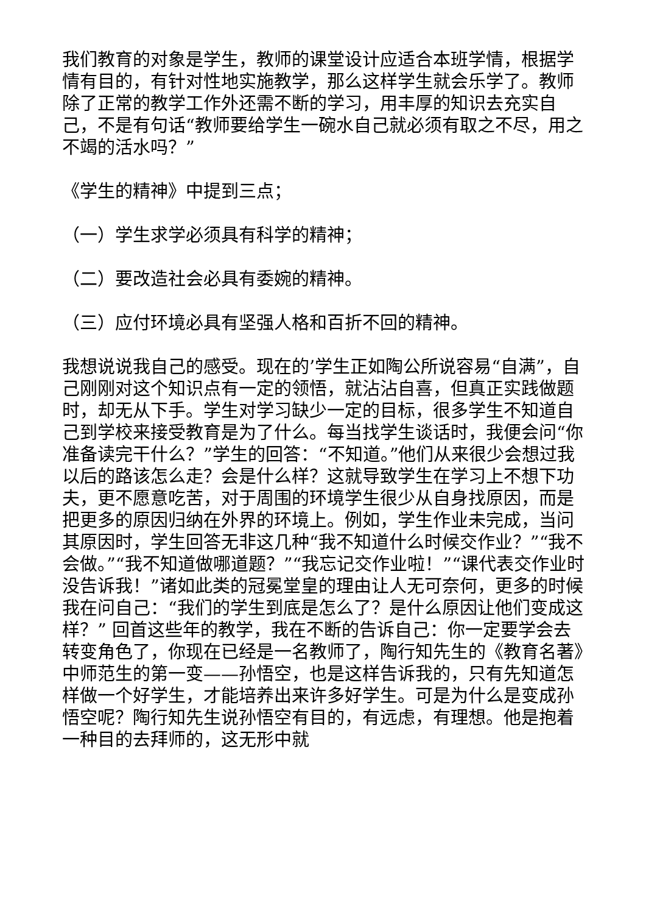我们教育的对象是学生，教师的课堂设计应适合本班学情，根据学情有目的，有针对性地实施教学，那么这样学生就会乐学了。教师除了正常的教学工作外还需不断的学习，用丰厚的知识去充实自己，不是有句话“教师要给学生一碗水自己就必须有取之不尽，用之不竭的活水吗？”
《学生的精神》中提到三点；
（一）学生求学必须具有科学的精神；
（二）要改造社会必具有委婉的精神。
（三）应付环境必具有坚强人格和百折不回的精神。
我想说说我自己的感受。现在的’学生正如陶公所说容易“自满”，自己刚刚对这个知识点有一定的领悟，就沾沾自喜，但真正实践做题时，却无从下手。学生对学习缺少一定的目标，很多学生不知道自己到学校来接受教育是为了什么。每当找学生谈话时，我便会问“你准备读完干什么？”学生的回答：“不知道。”他们从来很少会想过我以后的路该怎么走？会是什么样？这就导致学生在学习上不想下功夫，更不愿意吃苦，对于周围的环境学生很少从自身找原因，而是把更多的原因归纳在外界的环境上。例如，学生作业未完成，当问其原因时，学生回答无非这几种“我不知道什么时候交作业？”“我不会做。”“我不知道做哪道题？”“我忘记交作业啦！”“课代表交作业时没告诉我！”诸如此类的冠冕堂皇的理由让人无可奈何，更多的时候我在问自己：“我们的学生到底是怎么了？是什么原因让他们变成这样？” 回首这些年的教学，我在不断的告诉自己：你一定要学会去转变角色了，你现在已经是一名教师了，陶行知先生的《教育名著》中师范生的第一变——孙悟空，也是这样告诉我的，只有先知道怎样做一个好学生，才能培养出来许多好学生。可是为什么是变成孙悟空呢？陶行知先生说孙悟空有目的，有远虑，有理想。他是抱着一种目的去拜师的，这无形中就